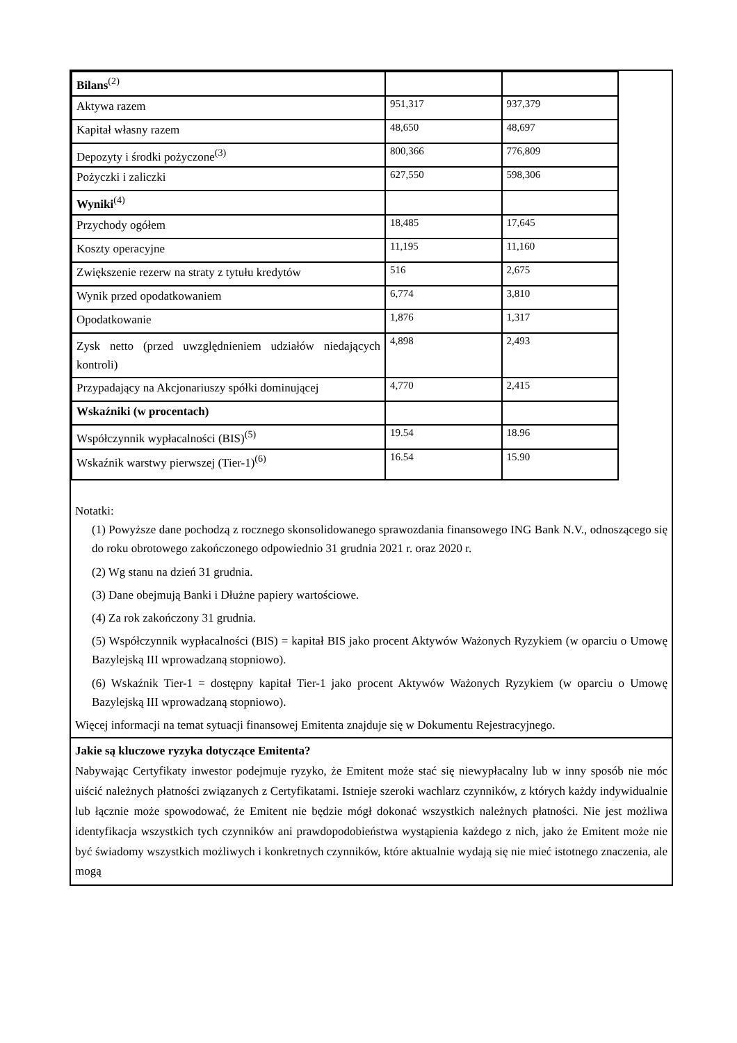| Bilans<sup>(2)</sup> | | |
| Aktywa razem | 951,317 | 937,379 |
| Kapitał własny razem | 48,650 | 48,697 |
| Depozyty i środki pożyczone<sup>(3)</sup> | 800,366 | 776,809 |
| Pożyczki i zaliczki | 627,550 | 598,306 |
| Wyniki<sup>(4)</sup> | | |
| Przychody ogółem | 18,485 | 17,645 |
| Koszty operacyjne | 11,195 | 11,160 |
| Zwiększenie rezerw na straty z tytułu kredytów | 516 | 2,675 |
| Wynik przed opodatkowaniem | 6,774 | 3,810 |
| Opodatkowanie | 1,876 | 1,317 |
| Zysk netto (przed uwzględnieniem udziałów niedających kontroli) | 4,898 | 2,493 |
| Przypadający na Akcjonariuszy spółki dominującej | 4,770 | 2,415 |
| Wskaźniki (w procentach) | | |
| Współczynnik wypłacalności (BIS)<sup>(5)</sup> | 19.54 | 18.96 |
| Wskaźnik warstwy pierwszej (Tier-1)<sup>(6)</sup> | 16.54 | 15.90 |
Notatki:
(1) Powyższe dane pochodzą z rocznego skonsolidowanego sprawozdania finansowego ING Bank N.V., odnoszącego się do roku obrotowego zakończonego odpowiednio 31 grudnia 2021 r. oraz 2020 r.
(2) Wg stanu na dzień 31 grudnia.
(3) Dane obejmują Banki i Dłużne papiery wartościowe.
(4) Za rok zakończony 31 grudnia.
(5) Współczynnik wypłacalności (BIS) = kapitał BIS jako procent Aktywów Ważonych Ryzykiem (w oparciu o Umowę Bazylejską III wprowadzaną stopniowo).
(6) Wskaźnik Tier-1 = dostępny kapitał Tier-1 jako procent Aktywów Ważonych Ryzykiem (w oparciu o Umowę Bazylejską III wprowadzaną stopniowo).
Więcej informacji na temat sytuacji finansowej Emitenta znajduje się w Dokumentu Rejestracyjnego.
Jakie są kluczowe ryzyka dotyczące Emitenta?
Nabywając Certyfikaty inwestor podejmuje ryzyko, że Emitent może stać się niewypłacalny lub w inny sposób nie móc uiścić należnych płatności związanych z Certyfikatami. Istnieje szeroki wachlarz czynników, z których każdy indywidualnie lub łącznie może spowodować, że Emitent nie będzie mógł dokonać wszystkich należnych płatności. Nie jest możliwa identyfikacja wszystkich tych czynników ani prawdopodobieństwa wystąpienia każdego z nich, jako że Emitent może nie być świadomy wszystkich możliwych i konkretnych czynników, które aktualnie wydają się nie mieć istotnego znaczenia, ale mogą